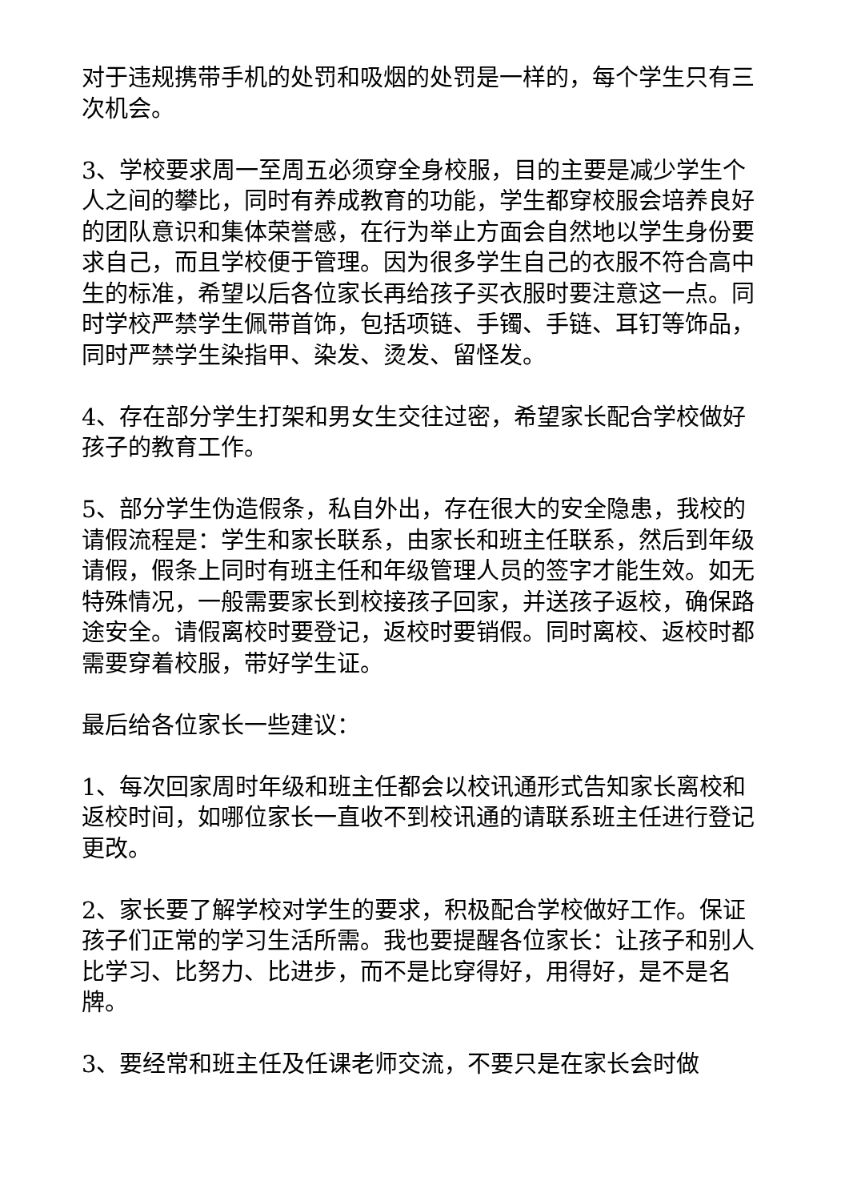对于违规携带手机的处罚和吸烟的处罚是一样的，每个学生只有三次机会。
3、学校要求周一至周五必须穿全身校服，目的主要是减少学生个人之间的攀比，同时有养成教育的功能，学生都穿校服会培养良好的团队意识和集体荣誉感，在行为举止方面会自然地以学生身份要求自己，而且学校便于管理。因为很多学生自己的衣服不符合高中生的标准，希望以后各位家长再给孩子买衣服时要注意这一点。同时学校严禁学生佩带首饰，包括项链、手镯、手链、耳钉等饰品，同时严禁学生染指甲、染发、烫发、留怪发。
4、存在部分学生打架和男女生交往过密，希望家长配合学校做好孩子的教育工作。
5、部分学生伪造假条，私自外出，存在很大的安全隐患，我校的请假流程是：学生和家长联系，由家长和班主任联系，然后到年级请假，假条上同时有班主任和年级管理人员的签字才能生效。如无特殊情况，一般需要家长到校接孩子回家，并送孩子返校，确保路途安全。请假离校时要登记，返校时要销假。同时离校、返校时都需要穿着校服，带好学生证。
最后给各位家长一些建议：
1、每次回家周时年级和班主任都会以校讯通形式告知家长离校和返校时间，如哪位家长一直收不到校讯通的请联系班主任进行登记更改。
2、家长要了解学校对学生的要求，积极配合学校做好工作。保证孩子们正常的学习生活所需。我也要提醒各位家长：让孩子和别人比学习、比努力、比进步，而不是比穿得好，用得好，是不是名牌。
3、要经常和班主任及任课老师交流，不要只是在家长会时做